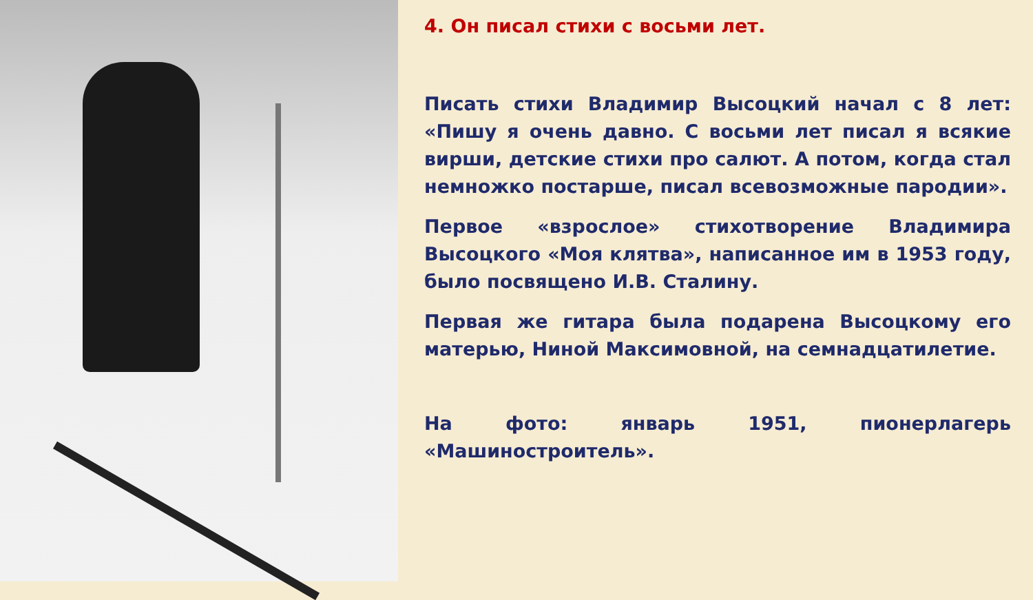4. Он писал стихи с восьми лет.
Писать стихи Владимир Высоцкий начал с 8 лет: «Пишу я очень давно. С восьми лет писал я всякие вирши, детские стихи про салют. А потом, когда стал немножко постарше, писал всевозможные пародии».
Первое «взрослое» стихотворение Владимира Высоцкого «Моя клятва», написанное им в 1953 году, было посвящено И.В. Сталину.
Первая же гитара была подарена Высоцкому его матерью, Ниной Максимовной, на семнадцатилетие.
На фото: январь 1951, пионерлагерь «Машиностроитель».